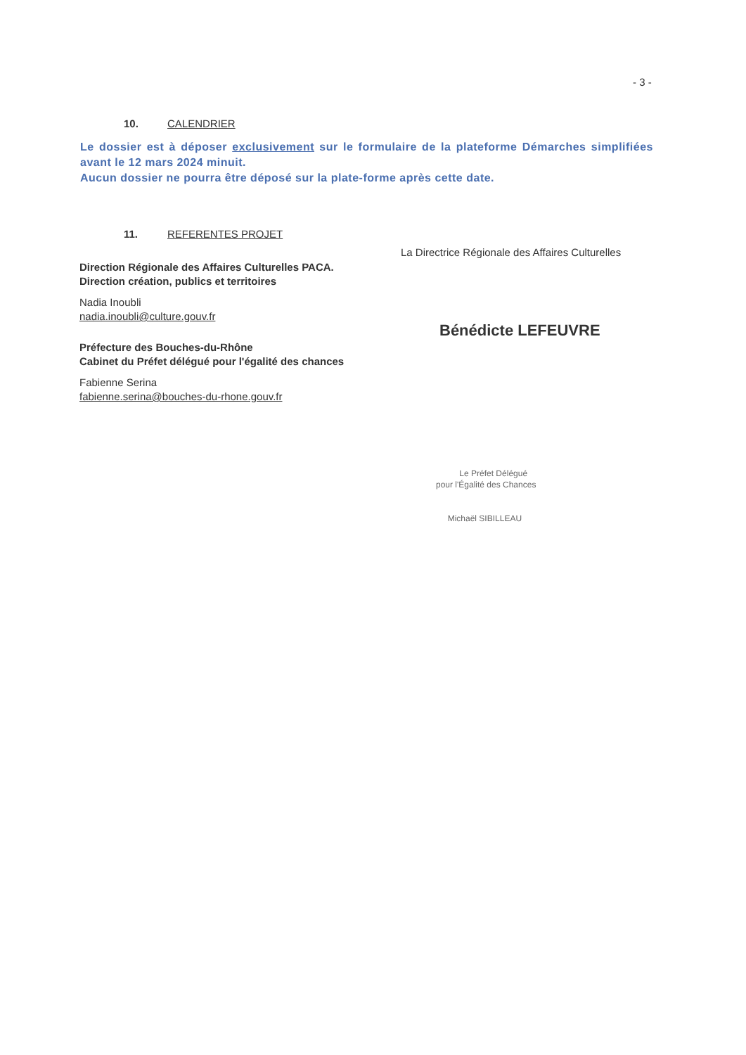- 3 -
10. CALENDRIER
Le dossier est à déposer exclusivement sur le formulaire de la plateforme Démarches simplifiées avant le 12 mars 2024 minuit.
Aucun dossier ne pourra être déposé sur la plate-forme après cette date.
11. REFERENTES PROJET
Direction Régionale des Affaires Culturelles PACA.
Direction création, publics et territoires
Nadia Inoubli
nadia.inoubli@culture.gouv.fr
Préfecture des Bouches-du-Rhône
Cabinet du Préfet délégué pour l'égalité des chances
Fabienne Serina
fabienne.serina@bouches-du-rhone.gouv.fr
La Directrice Régionale des Affaires Culturelles
Bénédicte LEFEUVRE
Le Préfet Délégué
pour l'Égalité des Chances
Michaël SIBILLEAU